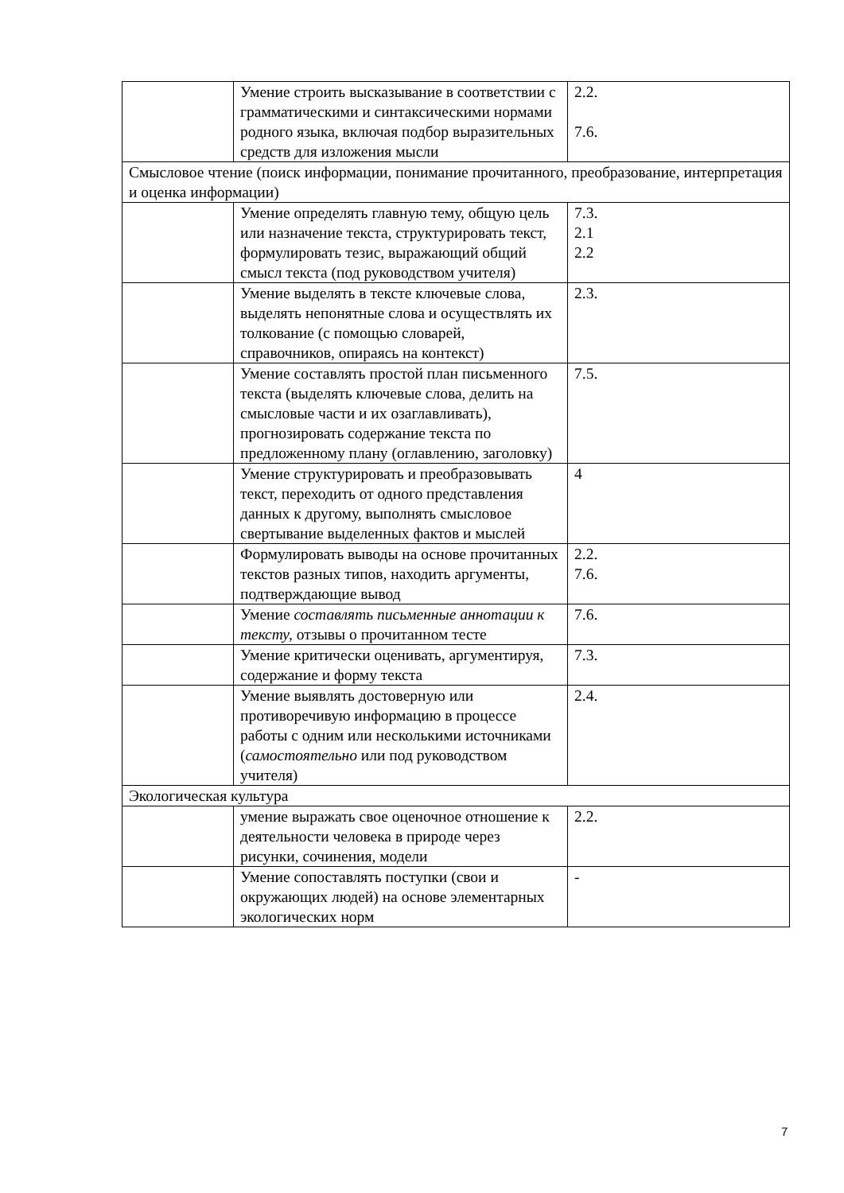| | Умение строить высказывание в соответствии с грамматическими и синтаксическими нормами родного языка, включая подбор выразительных средств для изложения мысли | 2.2. 7.6. |
| Смысловое чтение (поиск информации, понимание прочитанного, преобразование, интерпретация и оценка информации) | | |
| | Умение определять главную тему, общую цель или назначение текста, структурировать текст, формулировать тезис, выражающий общий смысл текста (под руководством учителя) | 7.3. 2.1 2.2 |
| | Умение выделять в тексте ключевые слова, выделять непонятные слова и осуществлять их толкование (с помощью словарей, справочников, опираясь на контекст) | 2.3. |
| | Умение составлять простой план письменного текста (выделять ключевые слова, делить на смысловые части и их озаглавливать), прогнозировать содержание текста по предложенному плану (оглавлению, заголовку) | 7.5. |
| | Умение структурировать и преобразовывать текст, переходить от одного представления данных к другому, выполнять смысловое свертывание выделенных фактов и мыслей | 4 |
| | Формулировать выводы на основе прочитанных текстов разных типов, находить аргументы, подтверждающие вывод | 2.2. 7.6. |
| | Умение составлять письменные аннотации к тексту, отзывы о прочитанном тесте | 7.6. |
| | Умение критически оценивать, аргументируя, содержание и форму текста | 7.3. |
| | Умение выявлять достоверную или противоречивую информацию в процессе работы с одним или несколькими источниками ( самостоятельно или под руководством учителя) | 2.4. |
| Экологическая культура | | |
| | умение выражать свое оценочное отношение к деятельности человека в природе через рисунки, сочинения, модели | 2.2. |
| | Умение сопоставлять поступки (свои и окружающих людей) на основе элементарных экологических норм | - |
7